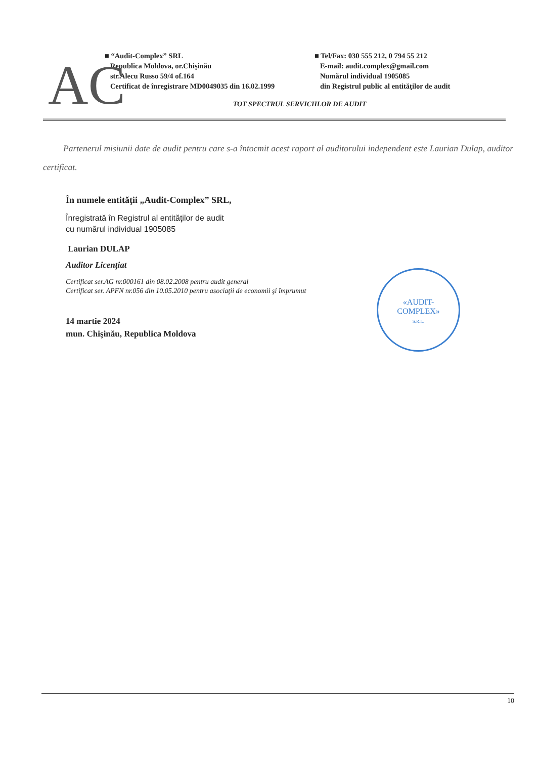AC
■ “Audit-Complex” SRL
Republica Moldova, or.Chişinău
str.Alecu Russo 59/4 of.164
Certificat de înregistrare MD0049035 din 16.02.1999
■ Tel/Fax: 030 555 212, 0 794 55 212
E-mail: audit.complex@gmail.com
Numărul individual 1905085
din Registrul public al entităţilor de audit
TOT SPECTRUL SERVICIILOR DE AUDIT
Partenerul misiunii date de audit pentru care s-a întocmit acest raport al auditorului independent este Laurian Dulap, auditor certificat.
În numele entităţii „Audit-Complex” SRL,
Înregistrată în Registrul al entităţilor de audit
cu numărul individual 1905085
Laurian DULAP
Auditor Licenţiat
Certificat ser.AG nr.000161 din 08.02.2008 pentru audit general
Certificat ser. APFN nr.056 din 10.05.2010 pentru asociaţii de economii şi împrumut
14 martie 2024
mun. Chişinău, Republica Moldova
«AUDIT-
COMPLEX»
S.R.L.
10